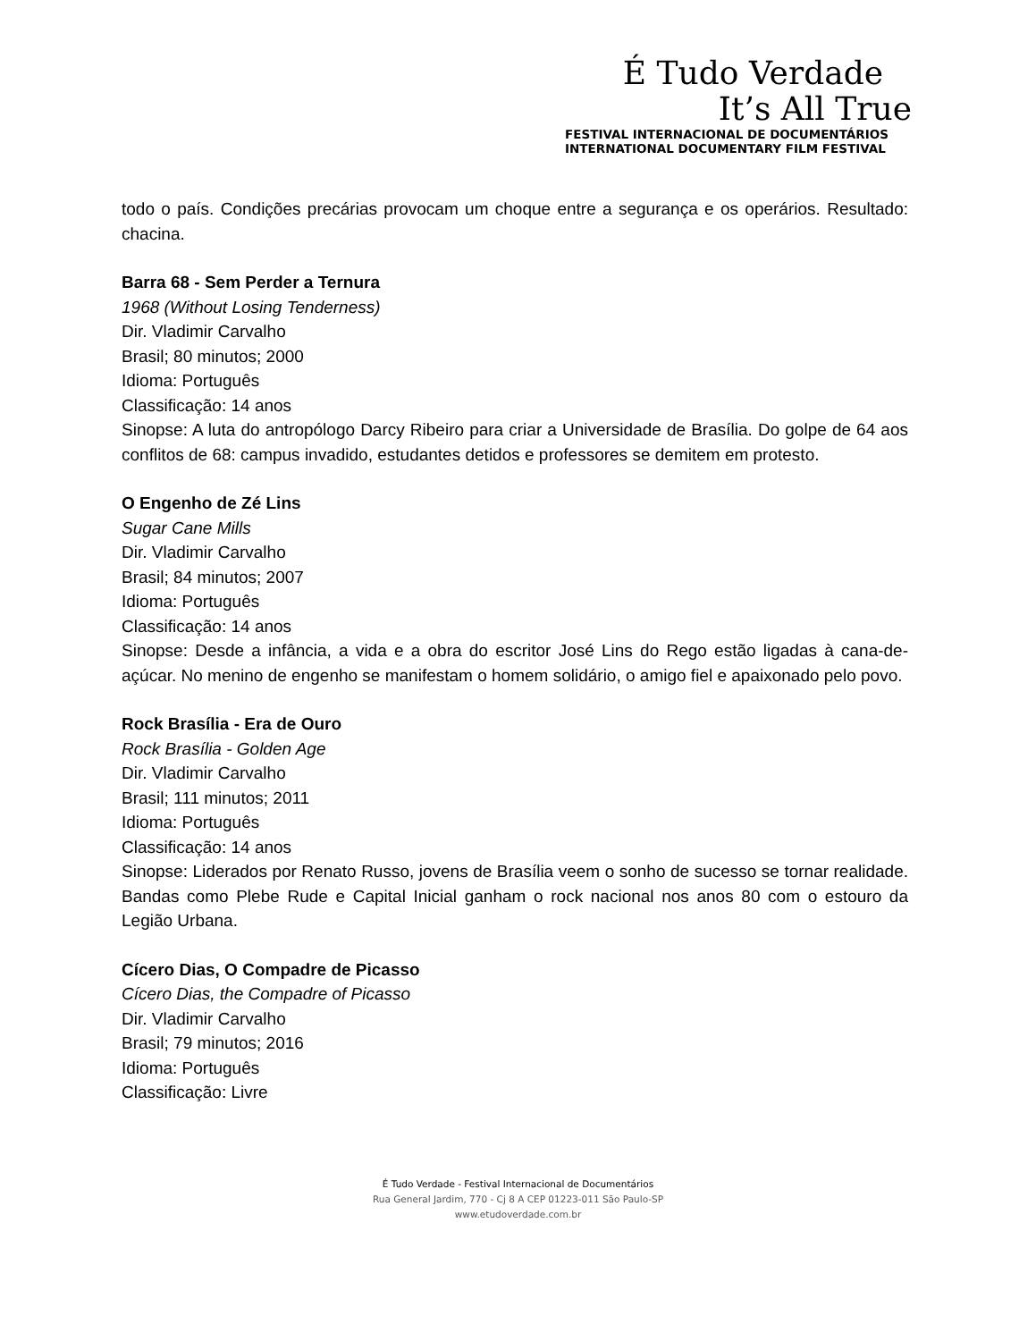É Tudo Verdade
It’s All True
FESTIVAL INTERNACIONAL DE DOCUMENTÁRIOS
INTERNATIONAL DOCUMENTARY FILM FESTIVAL
todo o país. Condições precárias provocam um choque entre a segurança e os operários. Resultado: chacina.
Barra 68 - Sem Perder a Ternura
1968 (Without Losing Tenderness)
Dir. Vladimir Carvalho
Brasil; 80 minutos; 2000
Idioma: Português
Classificação: 14 anos
Sinopse: A luta do antropólogo Darcy Ribeiro para criar a Universidade de Brasília. Do golpe de 64 aos conflitos de 68: campus invadido, estudantes detidos e professores se demitem em protesto.
O Engenho de Zé Lins
Sugar Cane Mills
Dir. Vladimir Carvalho
Brasil; 84 minutos; 2007
Idioma: Português
Classificação: 14 anos
Sinopse: Desde a infância, a vida e a obra do escritor José Lins do Rego estão ligadas à cana-de-açúcar. No menino de engenho se manifestam o homem solidário, o amigo fiel e apaixonado pelo povo.
Rock Brasília - Era de Ouro
Rock Brasília - Golden Age
Dir. Vladimir Carvalho
Brasil; 111 minutos; 2011
Idioma: Português
Classificação: 14 anos
Sinopse: Liderados por Renato Russo, jovens de Brasília veem o sonho de sucesso se tornar realidade. Bandas como Plebe Rude e Capital Inicial ganham o rock nacional nos anos 80 com o estouro da Legião Urbana.
Cícero Dias, O Compadre de Picasso
Cícero Dias, the Compadre of Picasso
Dir. Vladimir Carvalho
Brasil; 79 minutos; 2016
Idioma: Português
Classificação: Livre
É Tudo Verdade - Festival Internacional de Documentários
Rua General Jardim, 770 - Cj 8 A CEP 01223-011 São Paulo-SP
www.etudoverdade.com.br